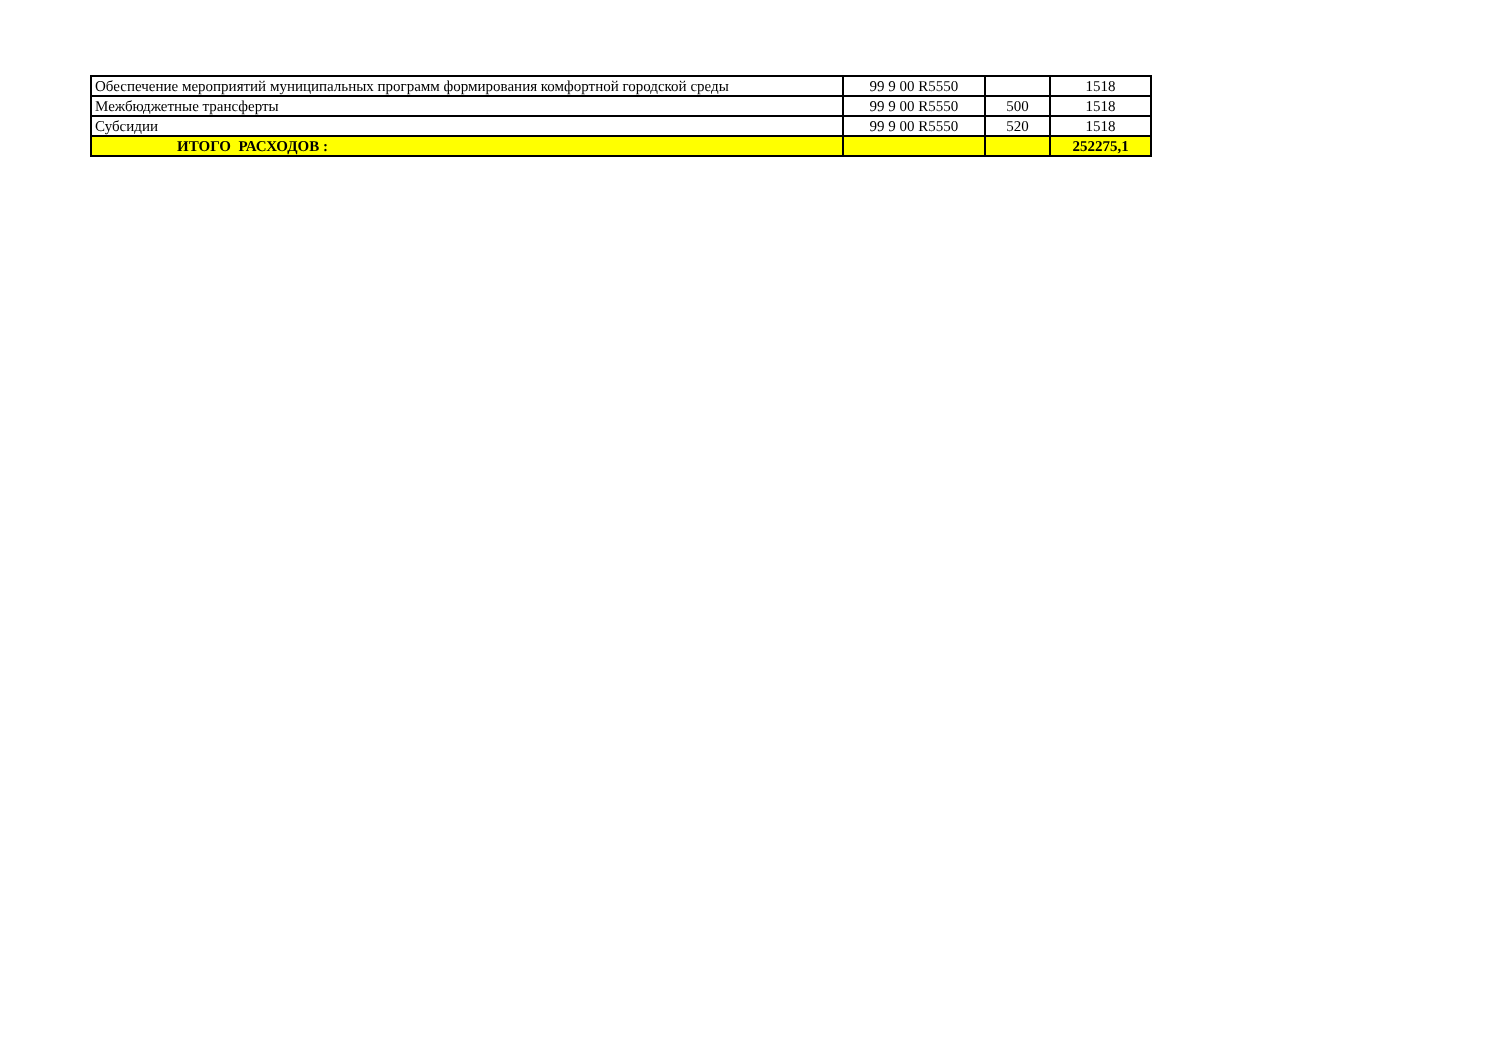| Обеспечение мероприятий муниципальных программ формирования комфортной городской среды | 99 9 00 R5550 | | 1518 |
| Межбюджетные трансферты | 99 9 00 R5550 | 500 | 1518 |
| Субсидии | 99 9 00 R5550 | 520 | 1518 |
| ИТОГО РАСХОДОВ : | | | 252275,1 |